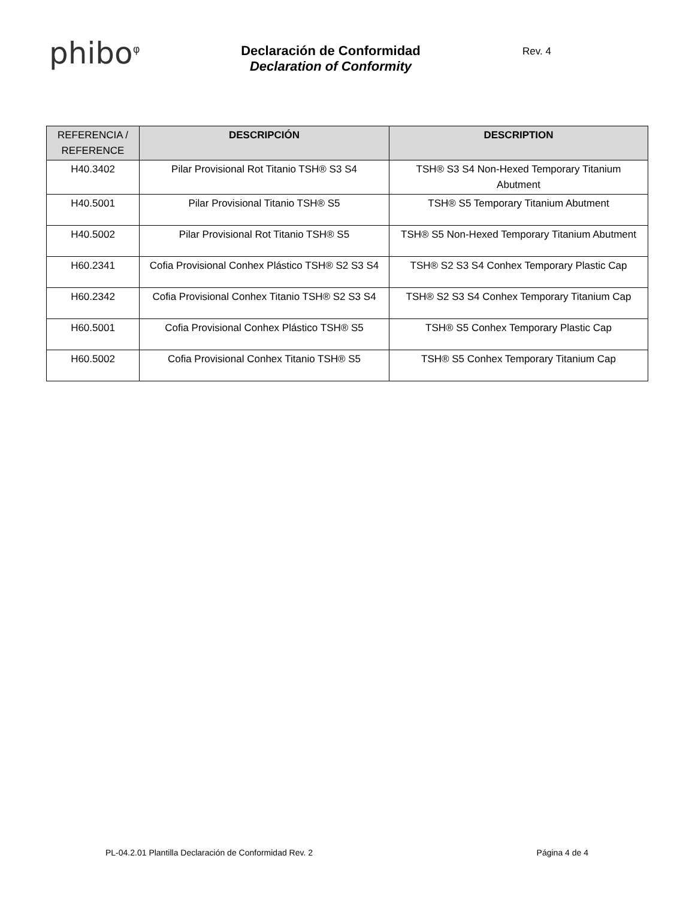phibo<sup>φ</sup>
Declaración de Conformidad
Declaration of Conformity
Rev. 4
| REFERENCIA / REFERENCE | DESCRIPCIÓN | DESCRIPTION |
| --- | --- | --- |
| H40.3402 | Pilar Provisional Rot Titanio TSH® S3 S4 | TSH® S3 S4 Non-Hexed Temporary Titanium Abutment |
| H40.5001 | Pilar Provisional Titanio TSH® S5 | TSH® S5 Temporary Titanium Abutment |
| H40.5002 | Pilar Provisional Rot Titanio TSH® S5 | TSH® S5 Non-Hexed Temporary Titanium Abutment |
| H60.2341 | Cofia Provisional Conhex Plástico TSH® S2 S3 S4 | TSH® S2 S3 S4 Conhex Temporary Plastic Cap |
| H60.2342 | Cofia Provisional Conhex Titanio TSH® S2 S3 S4 | TSH® S2 S3 S4 Conhex Temporary Titanium Cap |
| H60.5001 | Cofia Provisional Conhex Plástico TSH® S5 | TSH® S5 Conhex Temporary Plastic Cap |
| H60.5002 | Cofia Provisional Conhex Titanio TSH® S5 | TSH® S5 Conhex Temporary Titanium Cap |
PL-04.2.01 Plantilla Declaración de Conformidad Rev. 2 Página 4 de 4